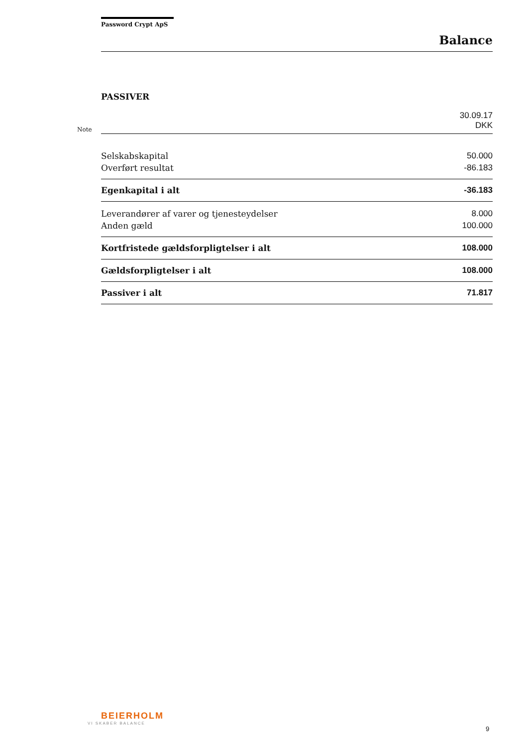Password Crypt ApS
Balance
PASSIVER
| Note | | 30.09.17 DKK |
| | Selskabskapital | 50.000 |
| | Overført resultat | -86.183 |
| | Egenkapital i alt | -36.183 |
| | Leverandører af varer og tjenesteydelser | 8.000 |
| | Anden gæld | 100.000 |
| | Kortfristede gældsforpligtelser i alt | 108.000 |
| | Gældsforpligtelser i alt | 108.000 |
| | Passiver i alt | 71.817 |
BEIERHOLM
VI SKABER BALANCE
9